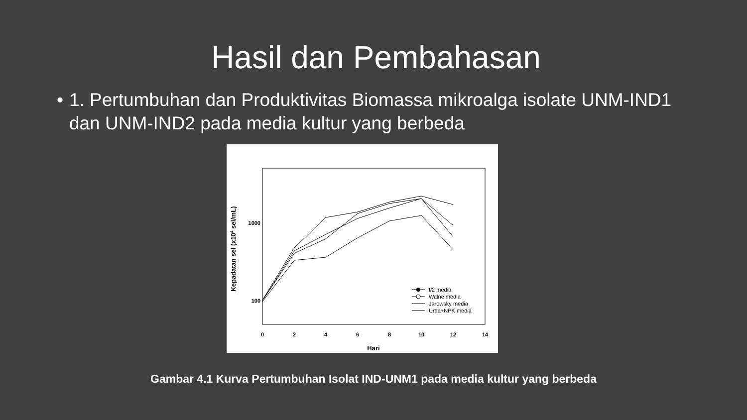Hasil dan Pembahasan
• 1. Pertumbuhan dan Produktivitas Biomassa mikroalga isolate UNM-IND1 dan UNM-IND2 pada media kultur yang berbeda
0
2
4
6
8
10
12
14
Hari
1000
100
Kepadatan sel (x104 sel/mL)
f/2 media
Walne media
Jarowsky media
Urea+NPK media
Gambar 4.1 Kurva Pertumbuhan Isolat IND-UNM1 pada media kultur yang berbeda